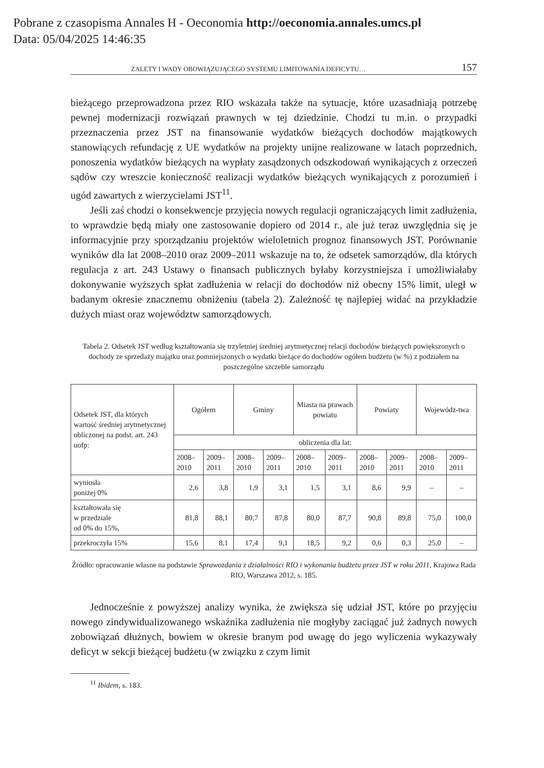Pobrane z czasopisma Annales H - Oeconomia http://oeconomia.annales.umcs.pl
Data: 05/04/2025 14:46:35
ZALETY I WADY OBOWIĄZUJĄCEGO SYSTEMU LIMITOWANIA DEFICYTU… 157
bieżącego przeprowadzona przez RIO wskazała także na sytuacje, które uzasadniają potrzebę pewnej modernizacji rozwiązań prawnych w tej dziedzinie. Chodzi tu m.in. o przypadki przeznaczenia przez JST na finansowanie wydatków bieżących dochodów majątkowych stanowiących refundację z UE wydatków na projekty unijne realizowane w latach poprzednich, ponoszenia wydatków bieżących na wypłaty zasądzonych odszkodowań wynikających z orzeczeń sądów czy wreszcie konieczność realizacji wydatków bieżących wynikających z porozumień i ugód zawartych z wierzycielami JST<sup>11</sup>.
Jeśli zaś chodzi o konsekwencje przyjęcia nowych regulacji ograniczających limit zadłużenia, to wprawdzie będą miały one zastosowanie dopiero od 2014 r., ale już teraz uwzględnia się je informacyjnie przy sporządzaniu projektów wieloletnich prognoz finansowych JST. Porównanie wyników dla lat 2008–2010 oraz 2009–2011 wskazuje na to, że odsetek samorządów, dla których regulacja z art. 243 Ustawy o finansach publicznych byłaby korzystniejsza i umożliwiałaby dokonywanie wyższych spłat zadłużenia w relacji do dochodów niż obecny 15% limit, uległ w badanym okresie znacznemu obniżeniu (tabela 2). Zależność tę najlepiej widać na przykładzie dużych miast oraz województw samorządowych.
Tabela 2. Odsetek JST według kształtowania się trzyletniej średniej arytmetycznej relacji dochodów bieżących powiększonych o dochody ze sprzedaży majątku oraz pomniejszonych o wydatki bieżące do dochodów ogółem budżetu (w %) z podziałem na poszczególne szczeble samorządu
| Odsetek JST, dla których wartość średniej arytmetycznej obliczonej na podst. art. 243 uofp: | Ogółem | | Gminy | | Miasta na prawach powiatu | | Powiaty | | Wojewódz-twa | |
| --- | --- | --- | --- | --- | --- | --- | --- | --- | --- | --- |
| | obliczenia dla lat: | | | | | | | | | |
| | 2008–2010 | 2009–2011 | 2008–2010 | 2009–2011 | 2008–2010 | 2009–2011 | 2008–2010 | 2009–2011 | 2008–2010 | 2009–2011 |
| wyniosła poniżej 0% | 2,6 | 3,8 | 1,9 | 3,1 | 1,5 | 3,1 | 8,6 | 9,9 | – | – |
| kształtowała się w przedziale od 0% do 15%, | 81,8 | 88,1 | 80,7 | 87,8 | 80,0 | 87,7 | 90,8 | 89,8 | 75,0 | 100,0 |
| przekroczyła 15% | 15,6 | 8,1 | 17,4 | 9,1 | 18,5 | 9,2 | 0,6 | 0,3 | 25,0 | – |
Źródło: opracowanie własne na podstawie Sprawozdania z działalności RIO i wykonania budżetu przez JST w roku 2011, Krajowa Rada RIO, Warszawa 2012, s. 185.
Jednocześnie z powyższej analizy wynika, że zwiększa się udział JST, które po przyjęciu nowego zindywidualizowanego wskaźnika zadłużenia nie mogłyby zaciągać już żadnych nowych zobowiązań dłużnych, bowiem w okresie branym pod uwagę do jego wyliczenia wykazywały deficyt w sekcji bieżącej budżetu (w związku z czym limit
<sup>11</sup> Ibidem, s. 183.